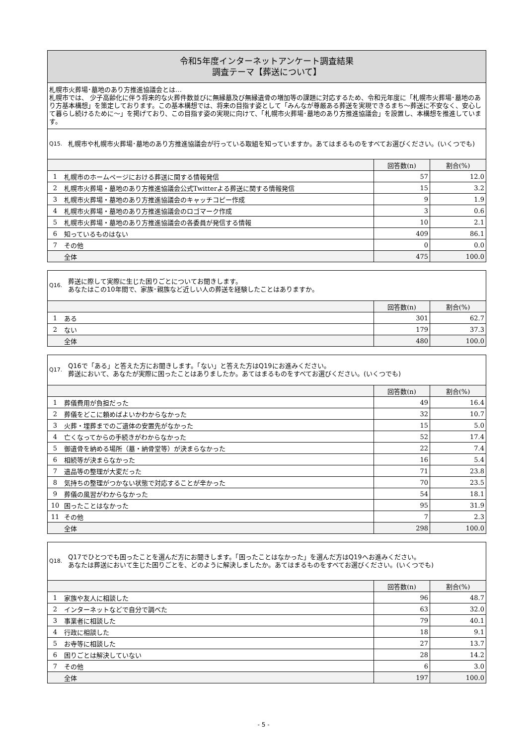令和5年度インターネットアンケート調査結果
調査テーマ【葬送について】
札幌市火葬場･墓地のあり方推進協議会とは…
札幌市では、 少子高齢化に伴う将来的な火葬件数並びに無縁墓及び無縁遺骨の増加等の課題に対応するため、令和元年度に「札幌市火葬場･墓地のあり方基本構想」を策定しております。この基本構想では、将来の目指す姿として「みんなが尊厳ある葬送を実現できるまち～葬送に不安なく、安心して暮らし続けるために～」を掲げており、この目指す姿の実現に向けて、「札幌市火葬場･墓地のあり方推進協議会」を設置し、本構想を推進しています。
Q15. 札幌市や札幌市火葬場･墓地のあり方推進協議会が行っている取組を知っていますか。あてはまるものをすべてお選びください。(いくつでも)
| | | 回答数(n) | 割合(%) |
| --- | --- | --- | --- |
| 1 | 札幌市のホームページにおける葬送に関する情報発信 | 57 | 12.0 |
| 2 | 札幌市火葬場・墓地のあり方推進協議会公式Twitterよる葬送に関する情報発信 | 15 | 3.2 |
| 3 | 札幌市火葬場・墓地のあり方推進協議会のキャッチコピー作成 | 9 | 1.9 |
| 4 | 札幌市火葬場・墓地のあり方推進協議会のロゴマーク作成 | 3 | 0.6 |
| 5 | 札幌市火葬場・墓地のあり方推進協議会の各委員が発信する情報 | 10 | 2.1 |
| 6 | 知っているものはない | 409 | 86.1 |
| 7 | その他 | 0 | 0.0 |
| | 全体 | 475 | 100.0 |
Q16. 葬送に際して実際に生じた困りごとについてお聞きします。
あなたはこの10年間で、家族･親族など近しい人の葬送を経験したことはありますか。
| | | 回答数(n) | 割合(%) |
| --- | --- | --- | --- |
| 1 | ある | 301 | 62.7 |
| 2 | ない | 179 | 37.3 |
| | 全体 | 480 | 100.0 |
Q17. Q16で「ある」と答えた方にお聞きします。「ない」と答えた方はQ19にお進みください。
葬送において、あなたが実際に困ったことはありましたか。あてはまるものをすべてお選びください。(いくつでも)
| | | 回答数(n) | 割合(%) |
| --- | --- | --- | --- |
| 1 | 葬儀費用が負担だった | 49 | 16.4 |
| 2 | 葬儀をどこに頼めばよいかわからなかった | 32 | 10.7 |
| 3 | 火葬・埋葬までのご遺体の安置先がなかった | 15 | 5.0 |
| 4 | 亡くなってからの手続きがわからなかった | 52 | 17.4 |
| 5 | 御遺骨を納める場所（墓・納骨堂等）が決まらなかった | 22 | 7.4 |
| 6 | 相続等が決まらなかった | 16 | 5.4 |
| 7 | 遺品等の整理が大変だった | 71 | 23.8 |
| 8 | 気持ちの整理がつかない状態で対応することが辛かった | 70 | 23.5 |
| 9 | 葬儀の風習がわからなかった | 54 | 18.1 |
| 10 | 困ったことはなかった | 95 | 31.9 |
| 11 | その他 | 7 | 2.3 |
| | 全体 | 298 | 100.0 |
Q18. Q17でひとつでも困ったことを選んだ方にお聞きします。「困ったことはなかった」を選んだ方はQ19へお進みください。
あなたは葬送において生じた困りごとを、どのように解決しましたか。あてはまるものをすべてお選びください。(いくつでも)
| | | 回答数(n) | 割合(%) |
| --- | --- | --- | --- |
| 1 | 家族や友人に相談した | 96 | 48.7 |
| 2 | インターネットなどで自分で調べた | 63 | 32.0 |
| 3 | 事業者に相談した | 79 | 40.1 |
| 4 | 行政に相談した | 18 | 9.1 |
| 5 | お寺等に相談した | 27 | 13.7 |
| 6 | 困りごとは解決していない | 28 | 14.2 |
| 7 | その他 | 6 | 3.0 |
| | 全体 | 197 | 100.0 |
- 5 -